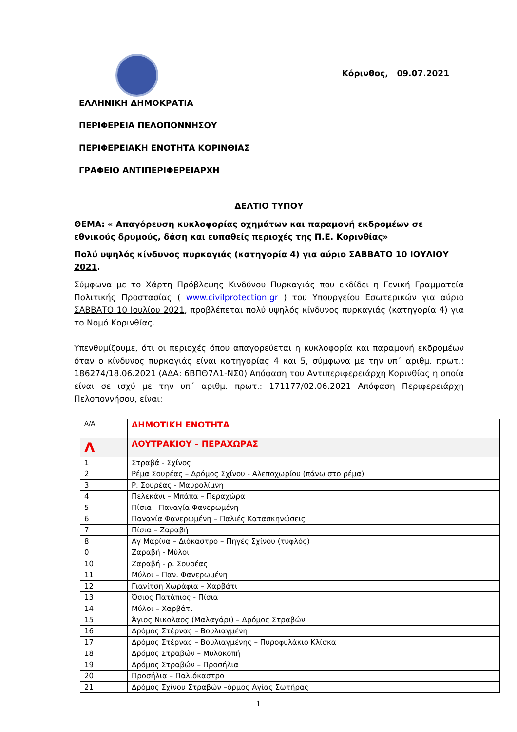Κόρινθος, 09.07.2021
ΕΛΛΗΝΙΚΗ ΔΗΜΟΚΡΑΤΙΑ
ΠΕΡΙΦΕΡΕΙΑ ΠΕΛΟΠΟΝΝΗΣΟΥ
ΠΕΡΙΦΕΡΕΙΑΚΗ ΕΝΟΤΗΤΑ ΚΟΡΙΝΘΙΑΣ
ΓΡΑΦΕΙΟ ΑΝΤΙΠΕΡΙΦΕΡΕΙΑΡΧΗ
ΔΕΛΤΙΟ ΤΥΠΟΥ
ΘΕΜΑ: « Απαγόρευση κυκλοφορίας οχημάτων και παραμονή εκδρομέων σε εθνικούς δρυμούς, δάση και ευπαθείς περιοχές της Π.Ε. Κορινθίας»
Πολύ υψηλός κίνδυνος πυρκαγιάς (κατηγορία 4) για αύριο ΣΑΒΒΑΤΟ 10 ΙΟΥΛΙΟΥ 2021.
Σύμφωνα με το Χάρτη Πρόβλεψης Κινδύνου Πυρκαγιάς που εκδίδει η Γενική Γραμματεία Πολιτικής Προστασίας ( www.civilprotection.gr ) του Υπουργείου Εσωτερικών για αύριο ΣΑΒΒΑΤΟ 10 Ιουλίου 2021, προβλέπεται πολύ υψηλός κίνδυνος πυρκαγιάς (κατηγορία 4) για το Νομό Κορινθίας.
Υπενθυμίζουμε, ότι οι περιοχές όπου απαγορεύεται η κυκλοφορία και παραμονή εκδρομέων όταν ο κίνδυνος πυρκαγιάς είναι κατηγορίας 4 και 5, σύμφωνα με την υπ΄ αριθμ. πρωτ.: 186274/18.06.2021 (ΑΔΑ: 6ΒΠΘ7Λ1-ΝΣ0) Απόφαση του Αντιπεριφερειάρχη Κορινθίας η οποία είναι σε ισχύ με την υπ΄ αριθμ. πρωτ.: 171177/02.06.2021 Απόφαση Περιφερειάρχη Πελοποννήσου, είναι:
| Α/Α | ΔΗΜΟΤΙΚΗ ΕΝΟΤΗΤΑ |
| Λ | ΛΟΥΤΡΑΚΙΟΥ – ΠΕΡΑΧΩΡΑΣ |
| 1 | Στραβά - Σχίνος |
| 2 | Ρέμα Σουρέας – Δρόμος Σχίνου - Αλεποχωρίου (πάνω στο ρέμα) |
| 3 | Ρ. Σουρέας - Μαυρολίμνη |
| 4 | Πελεκάνι – Μπάπα – Περαχώρα |
| 5 | Πίσια - Παναγία Φανερωμένη |
| 6 | Παναγία Φανερωμένη – Παλιές Κατασκηνώσεις |
| 7 | Πίσια – Ζαραβή |
| 8 | Αγ Μαρίνα – Διόκαστρο – Πηγές Σχίνου (τυφλός) |
| 0 | Ζαραβή - Μύλοι |
| 10 | Ζαραβή - ρ. Σουρέας |
| 11 | Μύλοι – Παν. Φανερωμένη |
| 12 | Γιανίτση Χωράφια – Χαρβάτι |
| 13 | Όσιος Πατάπιος - Πίσια |
| 14 | Μύλοι – Χαρβάτι |
| 15 | Άγιος Νικολαος (Μαλαγάρι) – Δρόμος Στραβών |
| 16 | Δρόμος Στέρνας – Βουλιαγμένη |
| 17 | Δρόμος Στέρνας – Βουλιαγμένης – Πυροφυλάκιο Κλίσκα |
| 18 | Δρόμος Στραβών – Μυλοκοπή |
| 19 | Δρόμος Στραβών – Προσήλια |
| 20 | Προσήλια – Παλιόκαστρο |
| 21 | Δρόμος Σχίνου Στραβών –όρμος Αγίας Σωτήρας |
1